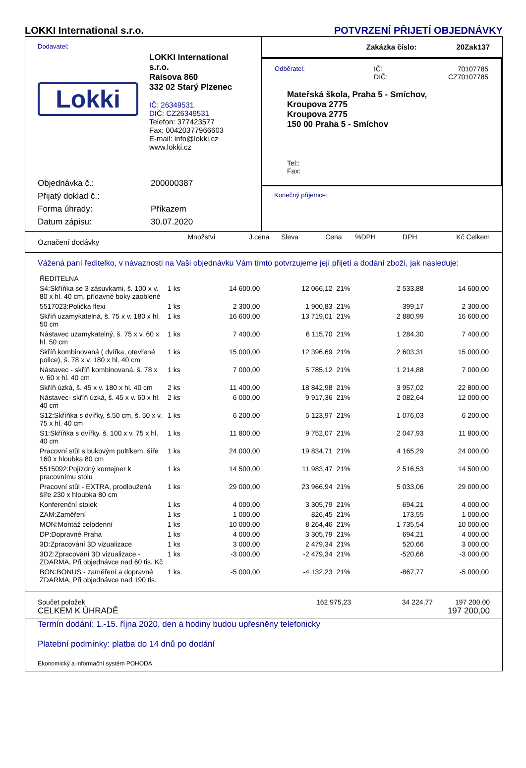LOKKI International s.r.o. POTVRZENÍ PŘIJETÍ OBJEDNÁVKY
Dodavatel:
Lokki
LOKKI International s.r.o.
Raisova 860
332 02 Starý Plzenec
IČ: 26349531
DIČ: CZ26349531
Telefon: 377423577
Fax: 00420377966603
E-mail: info@lokki.cz
www.lokki.cz
Objednávka č.: 200000387
Přijatý doklad č.:
Forma úhrady: Příkazem
Datum zápisu: 30.07.2020
Zakázka číslo: 20Zak137
Odběratel: IČ:
DIČ: 70107785
CZ70107785
Mateřská škola, Praha 5 - Smíchov,
Kroupova 2775
Kroupova 2775
150 00 Praha 5 - Smíchov
Tel::
Fax:
Konečný příjemce:
| Označení dodávky | Množství | J.cena | Sleva | Cena | %DPH | DPH | Kč Celkem |
| --- | --- | --- | --- | --- | --- | --- | --- |
Vážená paní ředitelko, v návaznosti na Vaši objednávku Vám tímto potvrzujeme její přijetí a dodání zboží, jak následuje:
| ŘEDITELNA | | | | | | | |
| S4:Skříňka se 3 zásuvkami, š. 100 x v. 80 x hl. 40 cm, přídavné boky zaoblené | 1 ks | 14 600,00 | | 12 066,12 | 21% | 2 533,88 | 14 600,00 |
| 5517023:Polička flexi | 1 ks | 2 300,00 | | 1 900,83 | 21% | 399,17 | 2 300,00 |
| Skříň uzamykatelná, š. 75 x v. 180 x hl. 50 cm | 1 ks | 16 600,00 | | 13 719,01 | 21% | 2 880,99 | 16 600,00 |
| Nástavec uzamykatelný, š. 75 x v. 60 x hl. 50 cm | 1 ks | 7 400,00 | | 6 115,70 | 21% | 1 284,30 | 7 400,00 |
| Skříň kombinovaná ( dvířka, otevřené police), š. 78 x v. 180 x hl. 40 cm | 1 ks | 15 000,00 | | 12 396,69 | 21% | 2 603,31 | 15 000,00 |
| Nástavec - skříň kombinovaná, š. 78 x v. 60 x hl. 40 cm | 1 ks | 7 000,00 | | 5 785,12 | 21% | 1 214,88 | 7 000,00 |
| Skříň úzká, š. 45 x v. 180 x hl. 40 cm | 2 ks | 11 400,00 | | 18 842,98 | 21% | 3 957,02 | 22 800,00 |
| Nástavec- skříň úzká, š. 45 x v. 60 x hl. 40 cm | 2 ks | 6 000,00 | | 9 917,36 | 21% | 2 082,64 | 12 000,00 |
| S12:Skříňka s dvířky, š.50 cm, š. 50 x v. 75 x hl. 40 cm | 1 ks | 6 200,00 | | 5 123,97 | 21% | 1 076,03 | 6 200,00 |
| S1:Skříňka s dvířky, š. 100 x v. 75 x hl. 40 cm | 1 ks | 11 800,00 | | 9 752,07 | 21% | 2 047,93 | 11 800,00 |
| Pracovní stůl s bukovým pultíkem, šíře 160 x hloubka 80 cm | 1 ks | 24 000,00 | | 19 834,71 | 21% | 4 165,29 | 24 000,00 |
| 5515092:Pojízdný kontejner k pracovnímu stolu | 1 ks | 14 500,00 | | 11 983,47 | 21% | 2 516,53 | 14 500,00 |
| Pracovní stůl - EXTRA, prodloužená šíře 230 x hloubka 80 cm | 1 ks | 29 000,00 | | 23 966,94 | 21% | 5 033,06 | 29 000,00 |
| Konferenční stolek | 1 ks | 4 000,00 | | 3 305,79 | 21% | 694,21 | 4 000,00 |
| ZAM:Zaměření | 1 ks | 1 000,00 | | 826,45 | 21% | 173,55 | 1 000,00 |
| MON:Montáž celodenní | 1 ks | 10 000,00 | | 8 264,46 | 21% | 1 735,54 | 10 000,00 |
| DP:Dopravné Praha | 1 ks | 4 000,00 | | 3 305,79 | 21% | 694,21 | 4 000,00 |
| 3D:Zpracování 3D vizualizace | 1 ks | 3 000,00 | | 2 479,34 | 21% | 520,66 | 3 000,00 |
| 3DZ:Zpracování 3D vizualizace - ZDARMA, Při objednávce nad 60 tis. Kč | 1 ks | -3 000,00 | | -2 479,34 | 21% | -520,66 | -3 000,00 |
| BON:BONUS - zaměření a dopravné ZDARMA, Při objednávce nad 190 tis. | 1 ks | -5 000,00 | | -4 132,23 | 21% | -867,77 | -5 000,00 |
Součet položek 162 975,23 34 224,77 197 200,00
CELKEM K ÚHRADĚ 197 200,00
Termín dodání: 1.-15. října 2020, den a hodiny budou upřesněny telefonicky
Platební podmínky: platba do 14 dnů po dodání
Ekonomický a informační systém POHODA